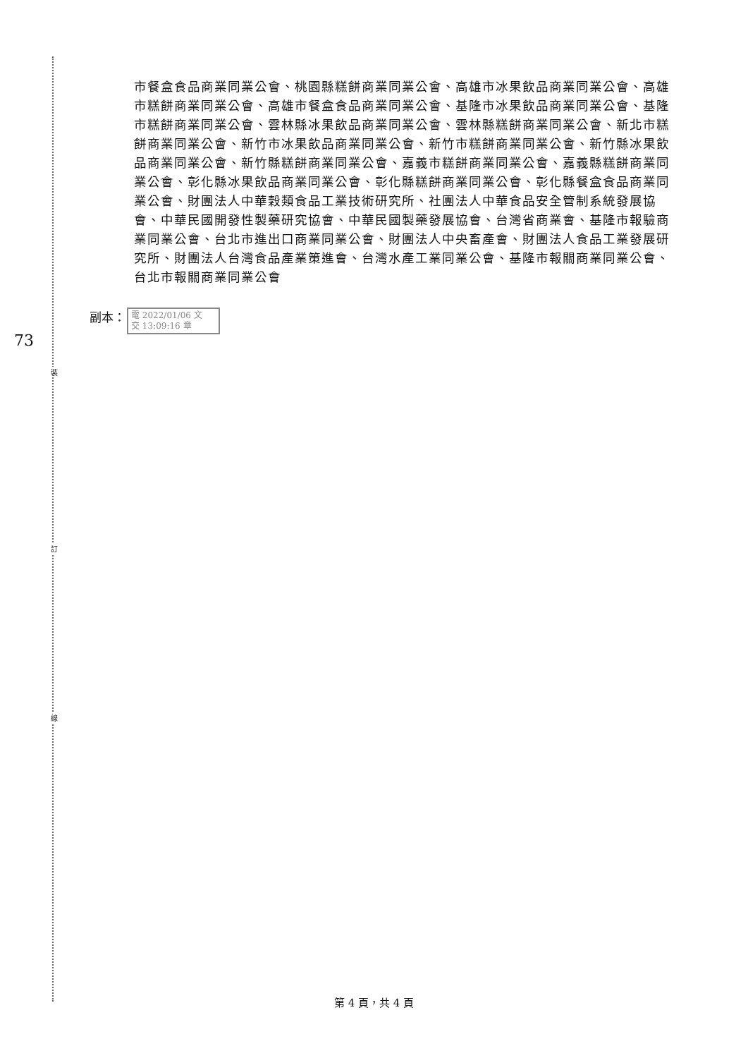裝
訂
線
73
市餐盒食品商業同業公會、桃園縣糕餅商業同業公會、高雄市冰果飲品商業同業公會、高雄市糕餅商業同業公會、高雄市餐盒食品商業同業公會、基隆市冰果飲品商業同業公會、基隆市糕餅商業同業公會、雲林縣冰果飲品商業同業公會、雲林縣糕餅商業同業公會、新北市糕餅商業同業公會、新竹市冰果飲品商業同業公會、新竹市糕餅商業同業公會、新竹縣冰果飲品商業同業公會、新竹縣糕餅商業同業公會、嘉義市糕餅商業同業公會、嘉義縣糕餅商業同業公會、彰化縣冰果飲品商業同業公會、彰化縣糕餅商業同業公會、彰化縣餐盒食品商業同業公會、財團法人中華穀類食品工業技術研究所、社團法人中華食品安全管制系統發展協會、中華民國開發性製藥研究協會、中華民國製藥發展協會、台灣省商業會、基隆市報驗商業同業公會、台北市進出口商業同業公會、財團法人中央畜產會、財團法人食品工業發展研究所、財團法人台灣食品產業策進會、台灣水產工業同業公會、基隆市報關商業同業公會、台北市報關商業同業公會
副本：
電 2022/01/06 文
交 13:09:16 章
第 4 頁，共 4 頁